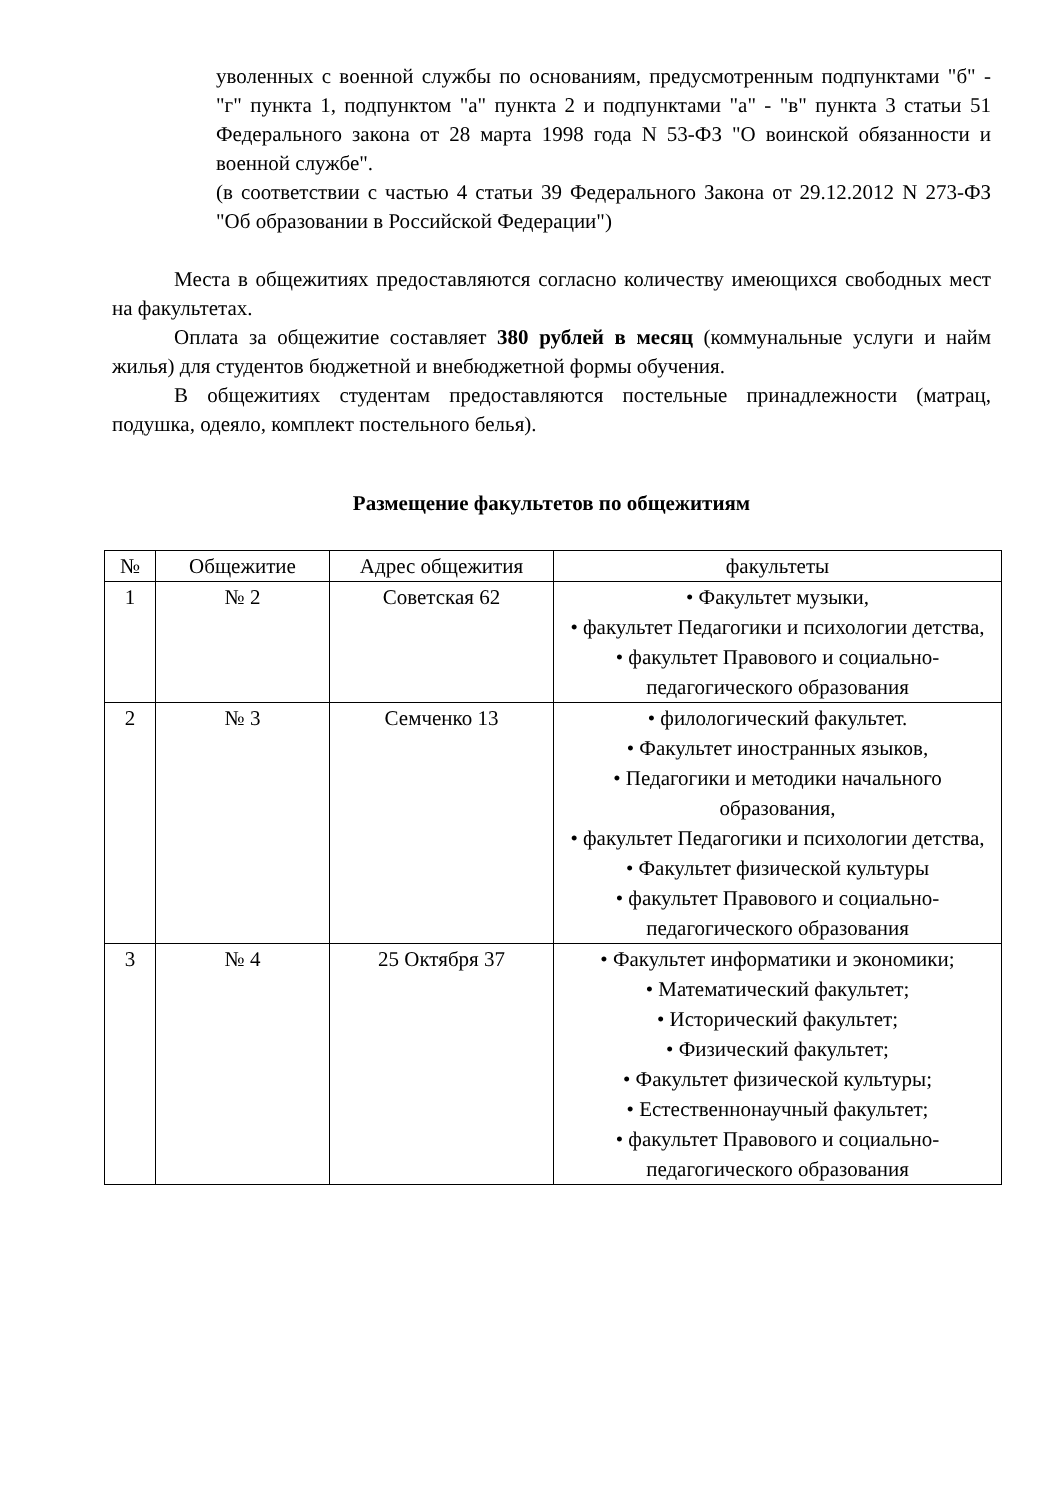уволенных с военной службы по основаниям, предусмотренным подпунктами "б" - "г" пункта 1, подпунктом "а" пункта 2 и подпунктами "а" - "в" пункта 3 статьи 51 Федерального закона от 28 марта 1998 года N 53-ФЗ "О воинской обязанности и военной службе".
(в соответствии с частью 4 статьи 39 Федерального Закона от 29.12.2012 N 273-ФЗ "Об образовании в Российской Федерации")
Места в общежитиях предоставляются согласно количеству имеющихся свободных мест на факультетах.
Оплата за общежитие составляет 380 рублей в месяц (коммунальные услуги и найм жилья) для студентов бюджетной и внебюджетной формы обучения.
В общежитиях студентам предоставляются постельные принадлежности (матрац, подушка, одеяло, комплект постельного белья).
Размещение факультетов по общежитиям
| № | Общежитие | Адрес общежития | факультеты |
| --- | --- | --- | --- |
| 1 | № 2 | Советская 62 | • Факультет музыки, • факультет Педагогики и психологии детства, • факультет Правового и социально-педагогического образования |
| 2 | № 3 | Семченко 13 | • филологический факультет. • Факультет иностранных языков, • Педагогики и методики начального образования, • факультет Педагогики и психологии детства, • Факультет физической культуры • факультет Правового и социально-педагогического образования |
| 3 | № 4 | 25 Октября 37 | • Факультет информатики и экономики; • Математический факультет; • Исторический факультет; • Физический факультет; • Факультет физической культуры; • Естественнонаучный факультет; • факультет Правового и социально-педагогического образования |